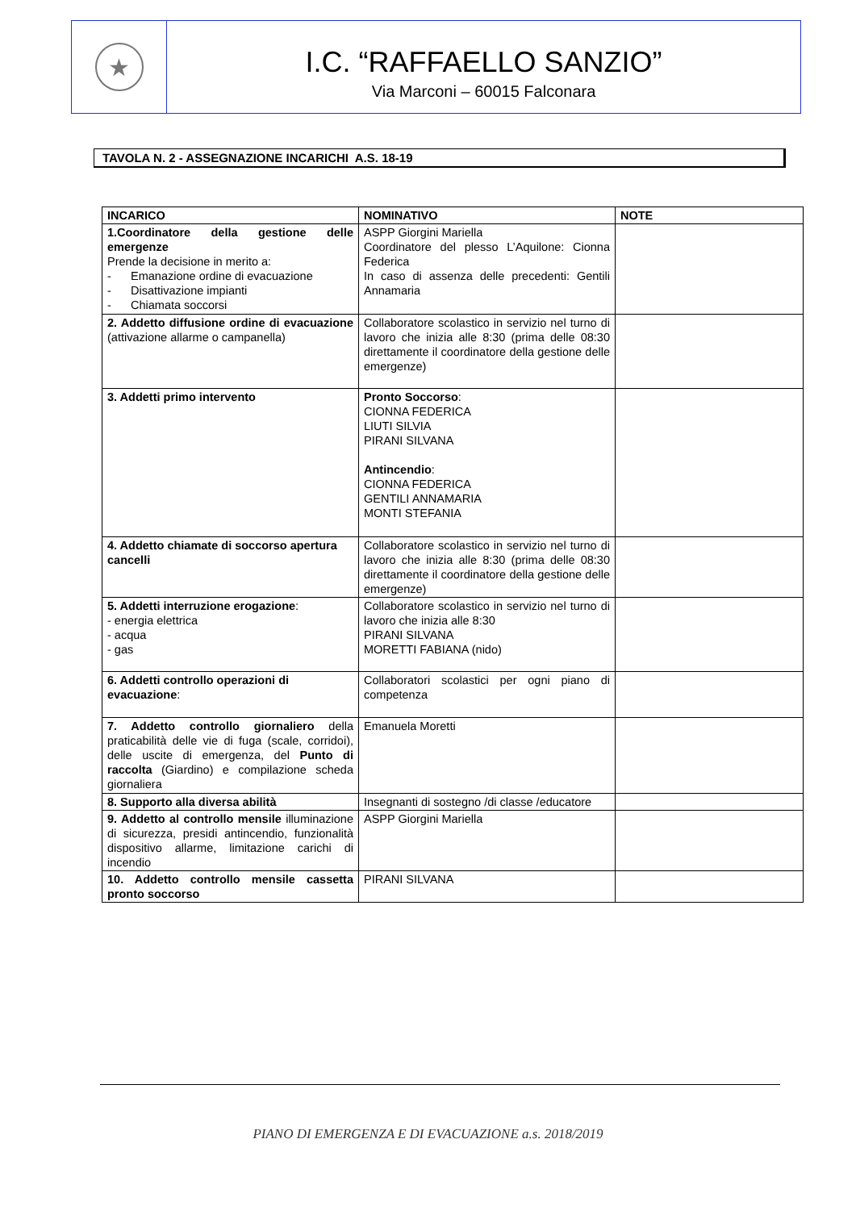★
I.C. “RAFFAELLO SANZIO”
Via Marconi – 60015 Falconara
TAVOLA N. 2 - ASSEGNAZIONE INCARICHI A.S. 18-19
| INCARICO | NOMINATIVO | NOTE |
| --- | --- | --- |
| 1.Coordinatore della gestione delle emergenze Prende la decisione in merito a: - Emanazione ordine di evacuazione - Disattivazione impianti - Chiamata soccorsi | ASPP Giorgini Mariella Coordinatore del plesso L’Aquilone: Cionna Federica In caso di assenza delle precedenti: Gentili Annamaria | |
| 2. Addetto diffusione ordine di evacuazione (attivazione allarme o campanella) | Collaboratore scolastico in servizio nel turno di lavoro che inizia alle 8:30 (prima delle 08:30 direttamente il coordinatore della gestione delle emergenze) | |
| 3. Addetti primo intervento | Pronto Soccorso : CIONNA FEDERICA LIUTI SILVIA PIRANI SILVANA Antincendio : CIONNA FEDERICA GENTILI ANNAMARIA MONTI STEFANIA | |
| 4. Addetto chiamate di soccorso apertura cancelli | Collaboratore scolastico in servizio nel turno di lavoro che inizia alle 8:30 (prima delle 08:30 direttamente il coordinatore della gestione delle emergenze) | |
| 5. Addetti interruzione erogazione : - energia elettrica - acqua - gas | Collaboratore scolastico in servizio nel turno di lavoro che inizia alle 8:30 PIRANI SILVANA MORETTI FABIANA (nido) | |
| 6. Addetti controllo operazioni di evacuazione : | Collaboratori scolastici per ogni piano di competenza | |
| 7. Addetto controllo giornaliero della praticabilità delle vie di fuga (scale, corridoi), delle uscite di emergenza, del Punto di raccolta (Giardino) e compilazione scheda giornaliera | Emanuela Moretti | |
| 8. Supporto alla diversa abilità | Insegnanti di sostegno /di classe /educatore | |
| 9. Addetto al controllo mensile illuminazione di sicurezza, presidi antincendio, funzionalità dispositivo allarme, limitazione carichi di incendio | ASPP Giorgini Mariella | |
| 10. Addetto controllo mensile cassetta pronto soccorso | PIRANI SILVANA | |
PIANO DI EMERGENZA E DI EVACUAZIONE a.s. 2018/2019